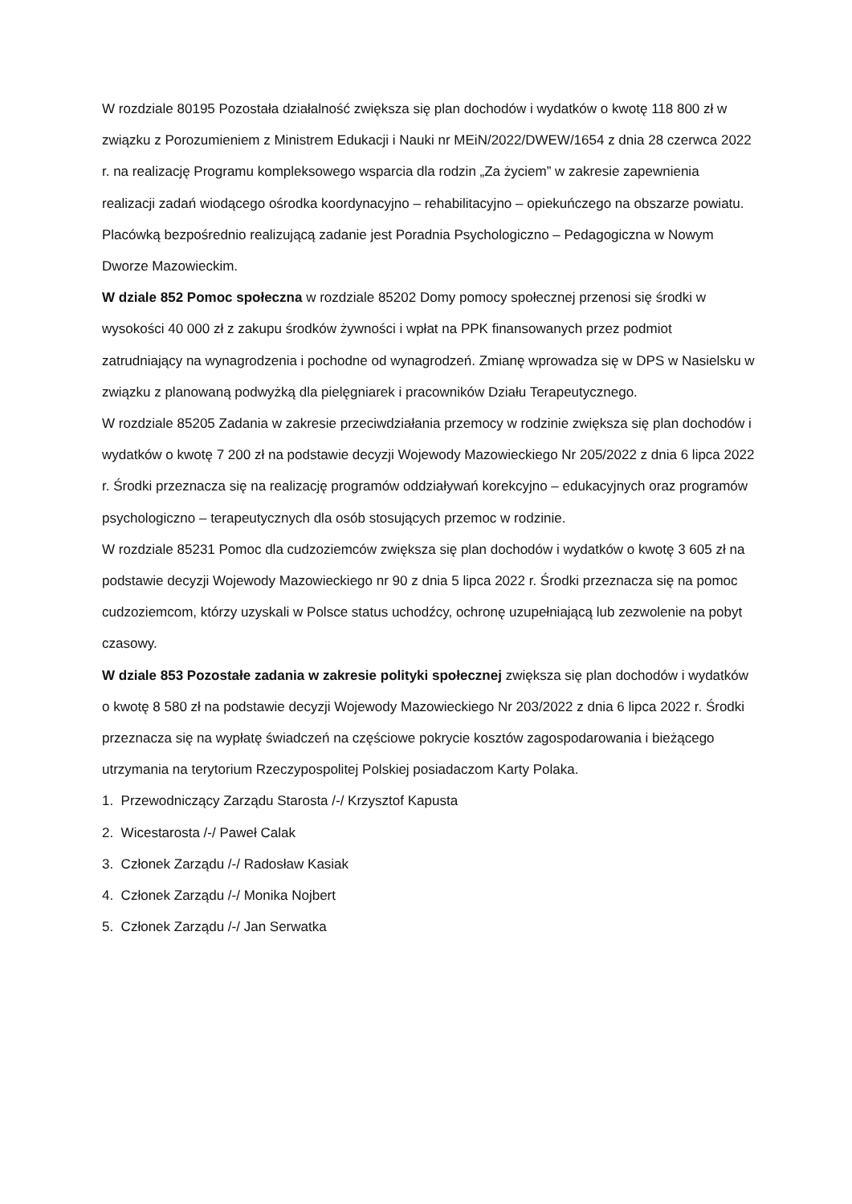W rozdziale 80195 Pozostała działalność zwiększa się plan dochodów i wydatków o kwotę 118 800 zł w związku z Porozumieniem z Ministrem Edukacji i Nauki nr MEiN/2022/DWEW/1654 z dnia 28 czerwca 2022 r. na realizację Programu kompleksowego wsparcia dla rodzin „Za życiem” w zakresie zapewnienia realizacji zadań wiodącego ośrodka koordynacyjno – rehabilitacyjno – opiekuńczego na obszarze powiatu. Placówką bezpośrednio realizującą zadanie jest Poradnia Psychologiczno – Pedagogiczna w Nowym Dworze Mazowieckim.
W dziale 852 Pomoc społeczna w rozdziale 85202 Domy pomocy społecznej przenosi się środki w wysokości 40 000 zł z zakupu środków żywności i wpłat na PPK finansowanych przez podmiot zatrudniający na wynagrodzenia i pochodne od wynagrodzeń. Zmianę wprowadza się w DPS w Nasielsku w związku z planowaną podwyżką dla pielęgniarek i pracowników Działu Terapeutycznego.
W rozdziale 85205 Zadania w zakresie przeciwdziałania przemocy w rodzinie zwiększa się plan dochodów i wydatków o kwotę 7 200 zł na podstawie decyzji Wojewody Mazowieckiego Nr 205/2022 z dnia 6 lipca 2022 r. Środki przeznacza się na realizację programów oddziaływań korekcyjno – edukacyjnych oraz programów psychologiczno – terapeutycznych dla osób stosujących przemoc w rodzinie.
W rozdziale 85231 Pomoc dla cudzoziemców zwiększa się plan dochodów i wydatków o kwotę 3 605 zł na podstawie decyzji Wojewody Mazowieckiego nr 90 z dnia 5 lipca 2022 r. Środki przeznacza się na pomoc cudzoziemcom, którzy uzyskali w Polsce status uchodźcy, ochronę uzupełniającą lub zezwolenie na pobyt czasowy.
W dziale 853 Pozostałe zadania w zakresie polityki społecznej zwiększa się plan dochodów i wydatków o kwotę 8 580 zł na podstawie decyzji Wojewody Mazowieckiego Nr 203/2022 z dnia 6 lipca 2022 r. Środki przeznacza się na wypłatę świadczeń na częściowe pokrycie kosztów zagospodarowania i bieżącego utrzymania na terytorium Rzeczypospolitej Polskiej posiadaczom Karty Polaka.
1. Przewodniczący Zarządu Starosta /-/ Krzysztof Kapusta
2. Wicestarosta /-/ Paweł Calak
3. Członek Zarządu /-/ Radosław Kasiak
4. Członek Zarządu /-/ Monika Nojbert
5. Członek Zarządu /-/ Jan Serwatka